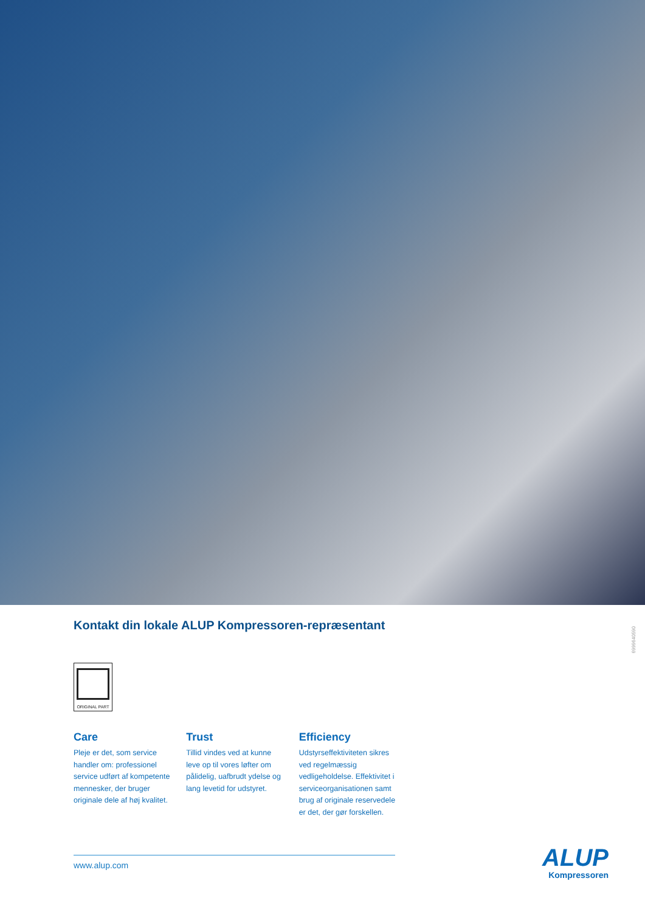Kontakt din lokale ALUP Kompressoren-repræsentant
ORIGINAL PART
Care
Pleje er det, som service handler om: professionel service udført af kompetente mennesker, der bruger originale dele af høj kvalitet.
Trust
Tillid vindes ved at kunne leve op til vores løfter om pålidelig, uafbrudt ydelse og lang levetid for udstyret.
Efficiency
Udstyrseffektiviteten sikres ved regelmæssig vedligeholdelse. Effektivitet i serviceorganisationen samt brug af originale reservedele er det, der gør forskellen.
www.alup.com
6999640590
ALUP
Kompressoren